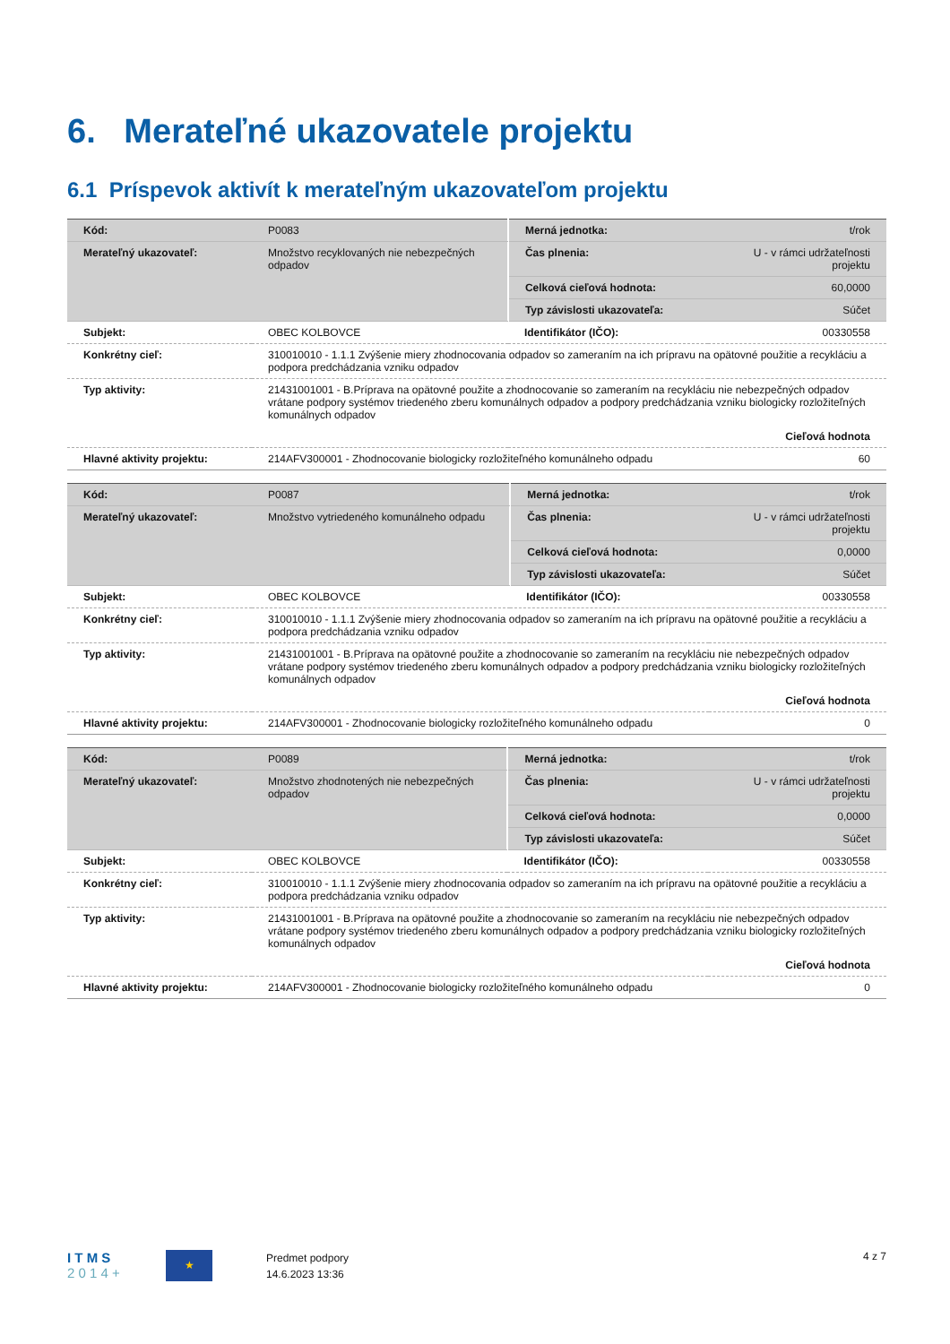6. Merateľné ukazovatele projektu
6.1 Príspevok aktivít k merateľným ukazovateľom projektu
| Kód: | P0083 | Merná jednotka: | t/rok |
| Merateľný ukazovateľ: | Množstvo recyklovaných nie nebezpečných odpadov | Čas plnenia: | U - v rámci udržateľnosti projektu |
| | | Celková cieľová hodnota: | 60,0000 |
| | | Typ závislosti ukazovateľa: | Súčet |
| Subjekt: | OBEC KOLBOVCE | Identifikátor (IČO): | 00330558 |
| Konkrétny cieľ: | 310010010 - 1.1.1 Zvýšenie miery zhodnocovania odpadov so zameraním na ich prípravu na opätovné použitie a recykláciu a podpora predchádzania vzniku odpadov | | |
| Typ aktivity: | 21431001001 - B.Príprava na opätovné použite a zhodnocovanie so zameraním na recykláciu nie nebezpečných odpadov vrátane podpory systémov triedeného zberu komunálnych odpadov a podpory predchádzania vzniku biologicky rozložiteľných komunálnych odpadov | | |
| | Cieľová hodnota | | |
| Hlavné aktivity projektu: | 214AFV300001 - Zhodnocovanie biologicky rozložiteľného komunálneho odpadu | | 60 |
| Kód: | P0087 | Merná jednotka: | t/rok |
| Merateľný ukazovateľ: | Množstvo vytriedeného komunálneho odpadu | Čas plnenia: | U - v rámci udržateľnosti projektu |
| | | Celková cieľová hodnota: | 0,0000 |
| | | Typ závislosti ukazovateľa: | Súčet |
| Subjekt: | OBEC KOLBOVCE | Identifikátor (IČO): | 00330558 |
| Konkrétny cieľ: | 310010010 - 1.1.1 Zvýšenie miery zhodnocovania odpadov so zameraním na ich prípravu na opätovné použitie a recykláciu a podpora predchádzania vzniku odpadov | | |
| Typ aktivity: | 21431001001 - B.Príprava na opätovné použite a zhodnocovanie so zameraním na recykláciu nie nebezpečných odpadov vrátane podpory systémov triedeného zberu komunálnych odpadov a podpory predchádzania vzniku biologicky rozložiteľných komunálnych odpadov | | |
| | Cieľová hodnota | | |
| Hlavné aktivity projektu: | 214AFV300001 - Zhodnocovanie biologicky rozložiteľného komunálneho odpadu | | 0 |
| Kód: | P0089 | Merná jednotka: | t/rok |
| Merateľný ukazovateľ: | Množstvo zhodnotených nie nebezpečných odpadov | Čas plnenia: | U - v rámci udržateľnosti projektu |
| | | Celková cieľová hodnota: | 0,0000 |
| | | Typ závislosti ukazovateľa: | Súčet |
| Subjekt: | OBEC KOLBOVCE | Identifikátor (IČO): | 00330558 |
| Konkrétny cieľ: | 310010010 - 1.1.1 Zvýšenie miery zhodnocovania odpadov so zameraním na ich prípravu na opätovné použitie a recykláciu a podpora predchádzania vzniku odpadov | | |
| Typ aktivity: | 21431001001 - B.Príprava na opätovné použite a zhodnocovanie so zameraním na recykláciu nie nebezpečných odpadov vrátane podpory systémov triedeného zberu komunálnych odpadov a podpory predchádzania vzniku biologicky rozložiteľných komunálnych odpadov | | |
| | Cieľová hodnota | | |
| Hlavné aktivity projektu: | 214AFV300001 - Zhodnocovanie biologicky rozložiteľného komunálneho odpadu | | 0 |
I T M S
2 0 1 4 +
★
Predmet podpory
14.6.2023 13:36
4 z 7